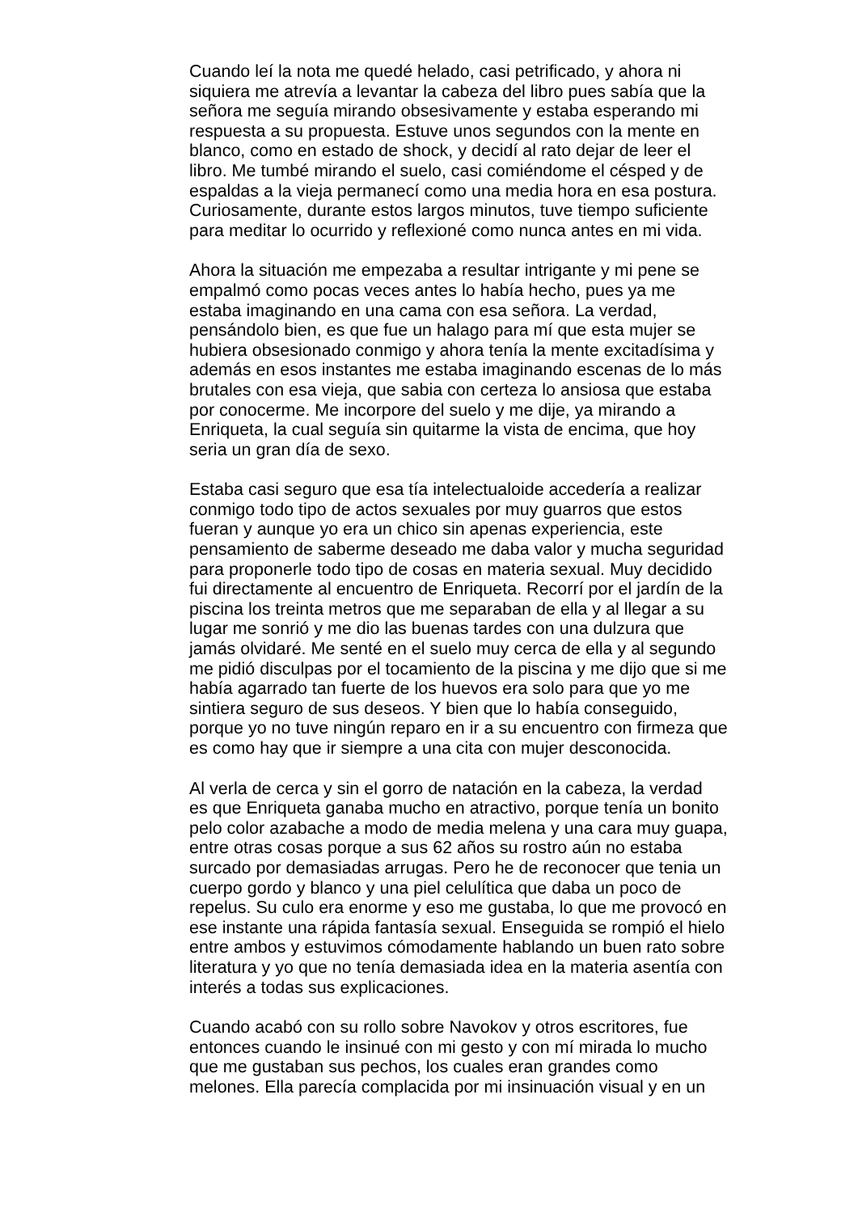Cuando leí la nota me quedé helado, casi petrificado, y ahora ni siquiera me atrevía a levantar la cabeza del libro pues sabía que la señora me seguía mirando obsesivamente y estaba esperando mi respuesta a su propuesta. Estuve unos segundos con la mente en blanco, como en estado de shock, y decidí al rato dejar de leer el libro. Me tumbé mirando el suelo, casi comiéndome el césped y de espaldas a la vieja permanecí como una media hora en esa postura. Curiosamente, durante estos largos minutos, tuve tiempo suficiente para meditar lo ocurrido y reflexioné como nunca antes en mi vida.
Ahora la situación me empezaba a resultar intrigante y mi pene se empalmó como pocas veces antes lo había hecho, pues ya me estaba imaginando en una cama con esa señora. La verdad, pensándolo bien, es que fue un halago para mí que esta mujer se hubiera obsesionado conmigo y ahora tenía la mente excitadísima y además en esos instantes me estaba imaginando escenas de lo más brutales con esa vieja, que sabia con certeza lo ansiosa que estaba por conocerme. Me incorpore del suelo y me dije, ya mirando a Enriqueta, la cual seguía sin quitarme la vista de encima, que hoy seria un gran día de sexo.
Estaba casi seguro que esa tía intelectualoide accedería a realizar conmigo todo tipo de actos sexuales por muy guarros que estos fueran y aunque yo era un chico sin apenas experiencia, este pensamiento de saberme deseado me daba valor y mucha seguridad para proponerle todo tipo de cosas en materia sexual. Muy decidido fui directamente al encuentro de Enriqueta. Recorrí por el jardín de la piscina los treinta metros que me separaban de ella y al llegar a su lugar me sonrió y me dio las buenas tardes con una dulzura que jamás olvidaré. Me senté en el suelo muy cerca de ella y al segundo me pidió disculpas por el tocamiento de la piscina y me dijo que si me había agarrado tan fuerte de los huevos era solo para que yo me sintiera seguro de sus deseos. Y bien que lo había conseguido, porque yo no tuve ningún reparo en ir a su encuentro con firmeza que es como hay que ir siempre a una cita con mujer desconocida.
Al verla de cerca y sin el gorro de natación en la cabeza, la verdad es que Enriqueta ganaba mucho en atractivo, porque tenía un bonito pelo color azabache a modo de media melena y una cara muy guapa, entre otras cosas porque a sus 62 años su rostro aún no estaba surcado por demasiadas arrugas. Pero he de reconocer que tenia un cuerpo gordo y blanco y una piel celulítica que daba un poco de repelus. Su culo era enorme y eso me gustaba, lo que me provocó en ese instante una rápida fantasía sexual. Enseguida se rompió el hielo entre ambos y estuvimos cómodamente hablando un buen rato sobre literatura y yo que no tenía demasiada idea en la materia asentía con interés a todas sus explicaciones.
Cuando acabó con su rollo sobre Navokov y otros escritores, fue entonces cuando le insinué con mi gesto y con mí mirada lo mucho que me gustaban sus pechos, los cuales eran grandes como melones. Ella parecía complacida por mi insinuación visual y en un